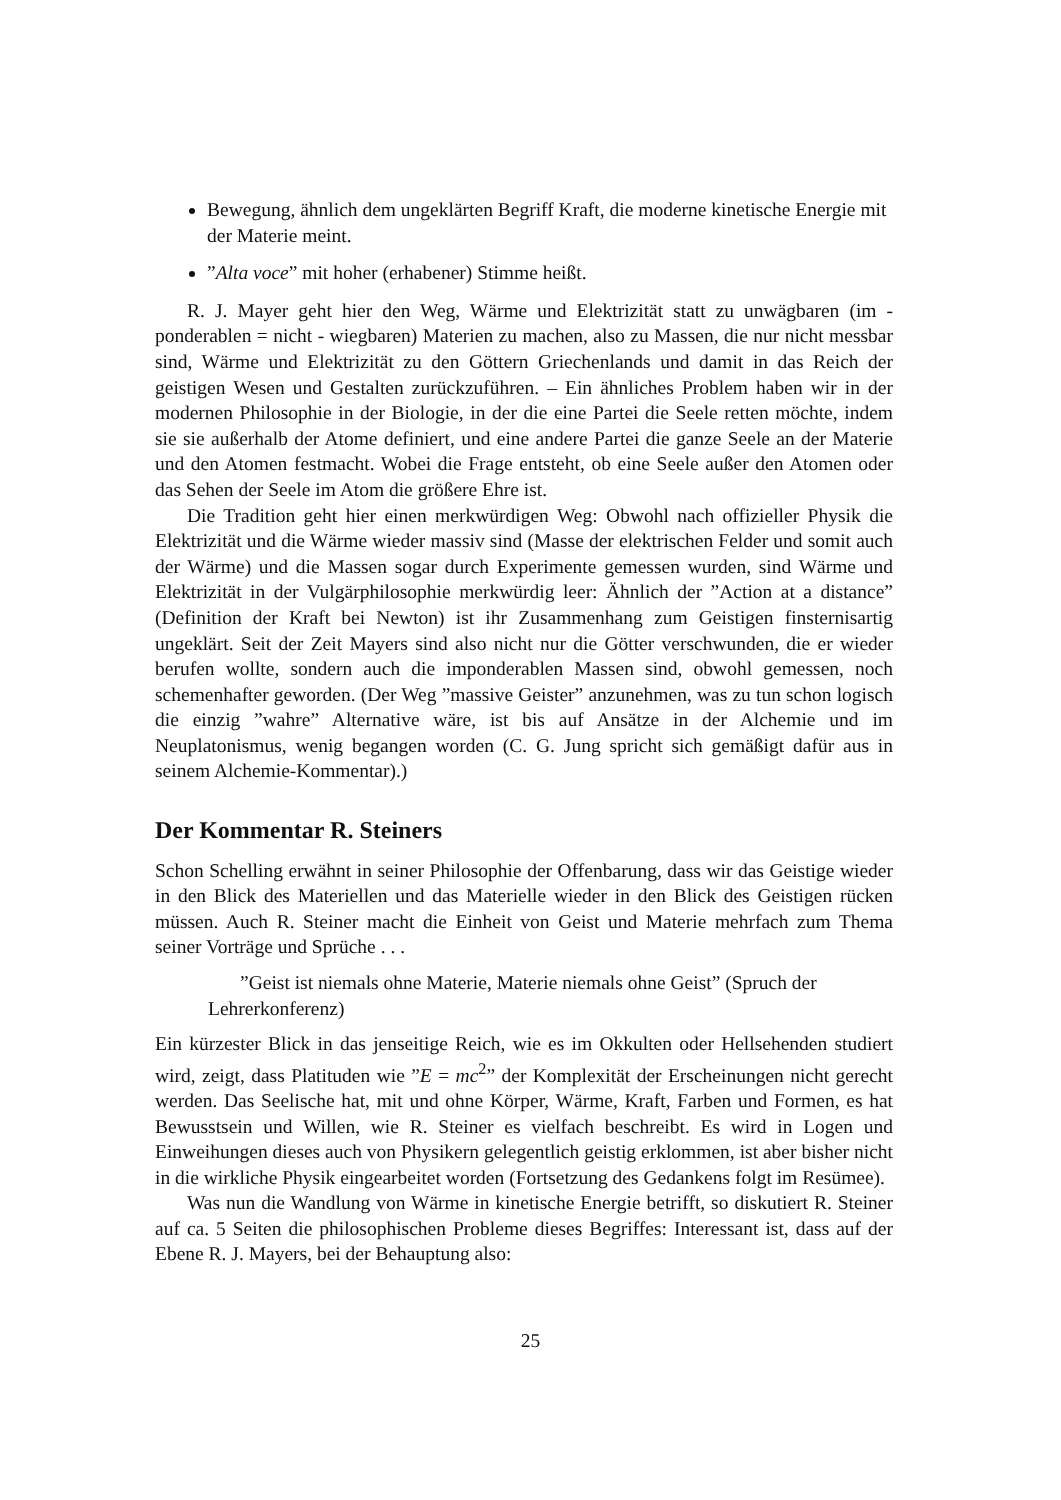Bewegung, ähnlich dem ungeklärten Begriff Kraft, die moderne kinetische Energie mit der Materie meint.
”Alta voce” mit hoher (erhabener) Stimme heißt.
R. J. Mayer geht hier den Weg, Wärme und Elektrizität statt zu unwägbaren (im - ponderablen = nicht - wiegbaren) Materien zu machen, also zu Massen, die nur nicht messbar sind, Wärme und Elektrizität zu den Göttern Griechenlands und damit in das Reich der geistigen Wesen und Gestalten zurückzuführen. – Ein ähnliches Problem haben wir in der modernen Philosophie in der Biologie, in der die eine Partei die Seele retten möchte, indem sie sie außerhalb der Atome definiert, und eine andere Partei die ganze Seele an der Materie und den Atomen festmacht. Wobei die Frage entsteht, ob eine Seele außer den Atomen oder das Sehen der Seele im Atom die größere Ehre ist.
Die Tradition geht hier einen merkwürdigen Weg: Obwohl nach offizieller Physik die Elektrizität und die Wärme wieder massiv sind (Masse der elektrischen Felder und somit auch der Wärme) und die Massen sogar durch Experimente gemessen wurden, sind Wärme und Elektrizität in der Vulgärphilosophie merkwürdig leer: Ähnlich der ”Action at a distance” (Definition der Kraft bei Newton) ist ihr Zusammenhang zum Geistigen finsternisartig ungeklärt. Seit der Zeit Mayers sind also nicht nur die Götter verschwunden, die er wieder berufen wollte, sondern auch die imponderablen Massen sind, obwohl gemessen, noch schemenhafter geworden. (Der Weg ”massive Geister” anzunehmen, was zu tun schon logisch die einzig ”wahre” Alternative wäre, ist bis auf Ansätze in der Alchemie und im Neuplatonismus, wenig begangen worden (C. G. Jung spricht sich gemäßigt dafür aus in seinem Alchemie-Kommentar).)
Der Kommentar R. Steiners
Schon Schelling erwähnt in seiner Philosophie der Offenbarung, dass wir das Geistige wieder in den Blick des Materiellen und das Materielle wieder in den Blick des Geistigen rücken müssen. Auch R. Steiner macht die Einheit von Geist und Materie mehrfach zum Thema seiner Vorträge und Sprüche . . .
”Geist ist niemals ohne Materie, Materie niemals ohne Geist” (Spruch der Lehrerkonferenz)
Ein kürzester Blick in das jenseitige Reich, wie es im Okkulten oder Hellsehenden studiert wird, zeigt, dass Platituden wie ”E = mc<sup>2</sup>” der Komplexität der Erscheinungen nicht gerecht werden. Das Seelische hat, mit und ohne Körper, Wärme, Kraft, Farben und Formen, es hat Bewusstsein und Willen, wie R. Steiner es vielfach beschreibt. Es wird in Logen und Einweihungen dieses auch von Physikern gelegentlich geistig erklommen, ist aber bisher nicht in die wirkliche Physik eingearbeitet worden (Fortsetzung des Gedankens folgt im Resümee).
Was nun die Wandlung von Wärme in kinetische Energie betrifft, so diskutiert R. Steiner auf ca. 5 Seiten die philosophischen Probleme dieses Begriffes: Interessant ist, dass auf der Ebene R. J. Mayers, bei der Behauptung also:
25